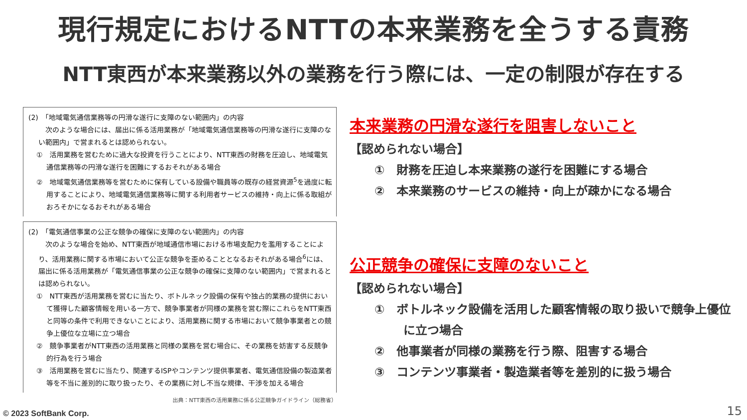現行規定におけるNTTの本来業務を全うする責務
NTT東西が本来業務以外の業務を行う際には、一定の制限が存在する
(2)　「地域電気通信業務等の円滑な遂行に支障のない範囲内」の内容
　次のような場合には、届出に係る活用業務が「地域電気通信業務等の円滑な遂行に支障のない範囲内」で営まれるとは認められない。
①　活用業務を営むために過大な投資を行うことにより、NTT東西の財務を圧迫し、地域電気通信業務等の円滑な遂行を困難にするおそれがある場合
②　地域電気通信業務等を営むために保有している設備や職員等の既存の経営資源<sup>5</sup>を過度に転用することにより、地域電気通信業務等に関する利用者サービスの維持・向上に係る取組がおろそかになるおそれがある場合
(2)　「電気通信事業の公正な競争の確保に支障のない範囲内」の内容
　次のような場合を始め、NTT東西が地域通信市場における市場支配力を濫用することにより、活用業務に関する市場において公正な競争を歪めることとなるおそれがある場合<sup>6</sup>には、届出に係る活用業務が「電気通信事業の公正な競争の確保に支障のない範囲内」で営まれるとは認められない。
①　NTT東西が活用業務を営むに当たり、ボトルネック設備の保有や独占的業務の提供において獲得した顧客情報を用いる一方で、競争事業者が同様の業務を営む際にこれらをNTT東西と同等の条件で利用できないことにより、活用業務に関する市場において競争事業者との競争上優位な立場に立つ場合
②　競争事業者がNTT東西の活用業務と同様の業務を営む場合に、その業務を妨害する反競争的行為を行う場合
③　活用業務を営むに当たり、関連するISPやコンテンツ提供事業者、電気通信設備の製造業者等を不当に差別的に取り扱ったり、その業務に対し不当な規律、干渉を加える場合
出典：NTT東西の活用業務に係る公正競争ガイドライン（総務省）
本来業務の円滑な遂行を阻害しないこと
【認められない場合】
①　財務を圧迫し本来業務の遂行を困難にする場合
②　本来業務のサービスの維持・向上が疎かになる場合
公正競争の確保に支障のないこと
【認められない場合】
①　ボトルネック設備を活用した顧客情報の取り扱いで競争上優位に立つ場合
②　他事業者が同様の業務を行う際、阻害する場合
③　コンテンツ事業者・製造業者等を差別的に扱う場合
© 2023 SoftBank Corp. 15